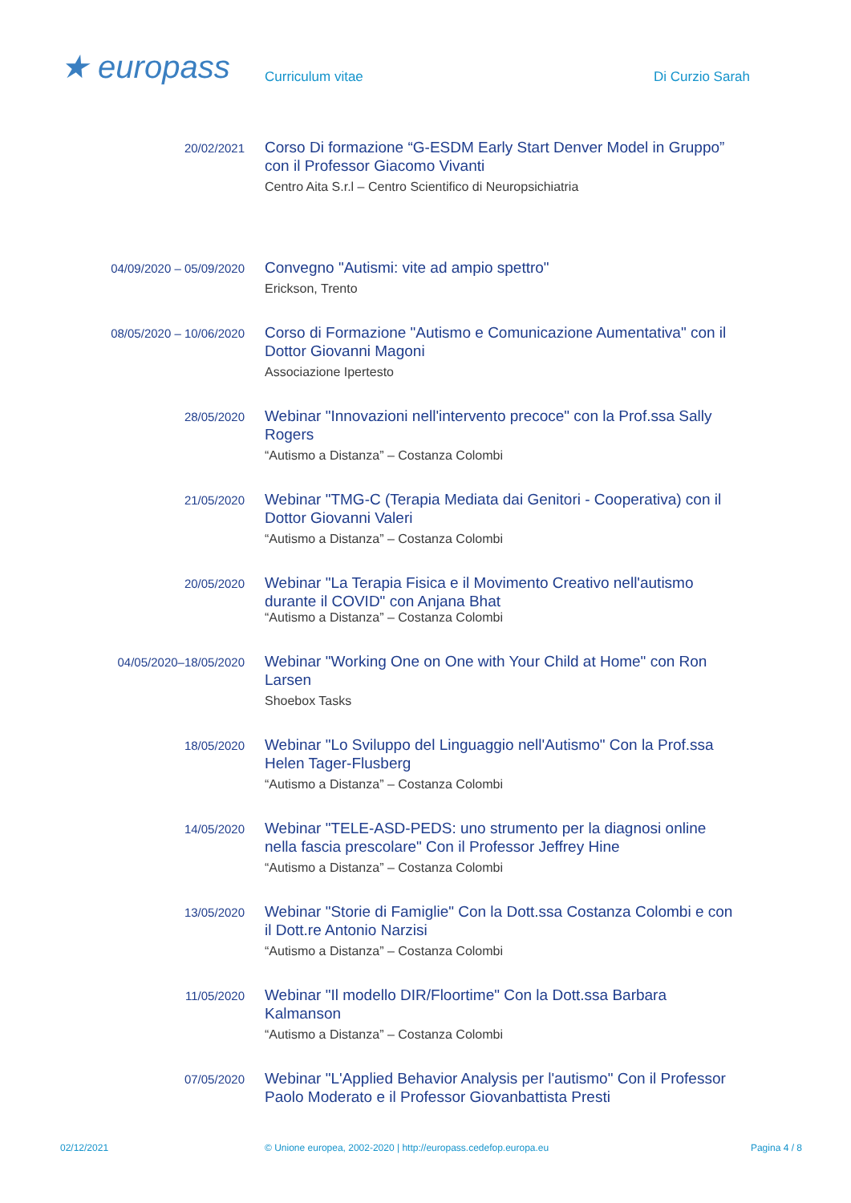★ europass
Curriculum vitae
Di Curzio Sarah
20/02/2021
Corso Di formazione “G-ESDM Early Start Denver Model in Gruppo” con il Professor Giacomo Vivanti
Centro Aita S.r.l – Centro Scientifico di Neuropsichiatria
04/09/2020 – 05/09/2020
Convegno "Autismi: vite ad ampio spettro"
Erickson, Trento
08/05/2020 – 10/06/2020
Corso di Formazione "Autismo e Comunicazione Aumentativa" con il Dottor Giovanni Magoni
Associazione Ipertesto
28/05/2020
Webinar "Innovazioni nell'intervento precoce" con la Prof.ssa Sally Rogers
“Autismo a Distanza” – Costanza Colombi
21/05/2020
Webinar "TMG-C (Terapia Mediata dai Genitori - Cooperativa) con il Dottor Giovanni Valeri
“Autismo a Distanza” – Costanza Colombi
20/05/2020
Webinar "La Terapia Fisica e il Movimento Creativo nell'autismo durante il COVID" con Anjana Bhat
“Autismo a Distanza” – Costanza Colombi
04/05/2020–18/05/2020
Webinar "Working One on One with Your Child at Home" con Ron Larsen
Shoebox Tasks
18/05/2020
Webinar "Lo Sviluppo del Linguaggio nell'Autismo" Con la Prof.ssa Helen Tager-Flusberg
“Autismo a Distanza” – Costanza Colombi
14/05/2020
Webinar "TELE-ASD-PEDS: uno strumento per la diagnosi online nella fascia prescolare" Con il Professor Jeffrey Hine
“Autismo a Distanza” – Costanza Colombi
13/05/2020
Webinar "Storie di Famiglie" Con la Dott.ssa Costanza Colombi e con il Dott.re Antonio Narzisi
“Autismo a Distanza” – Costanza Colombi
11/05/2020
Webinar "Il modello DIR/Floortime" Con la Dott.ssa Barbara Kalmanson
“Autismo a Distanza” – Costanza Colombi
07/05/2020
Webinar "L'Applied Behavior Analysis per l'autismo" Con il Professor Paolo Moderato e il Professor Giovanbattista Presti
02/12/2021 © Unione europea, 2002-2020 | http://europass.cedefop.europa.eu
Pagina 4 / 8